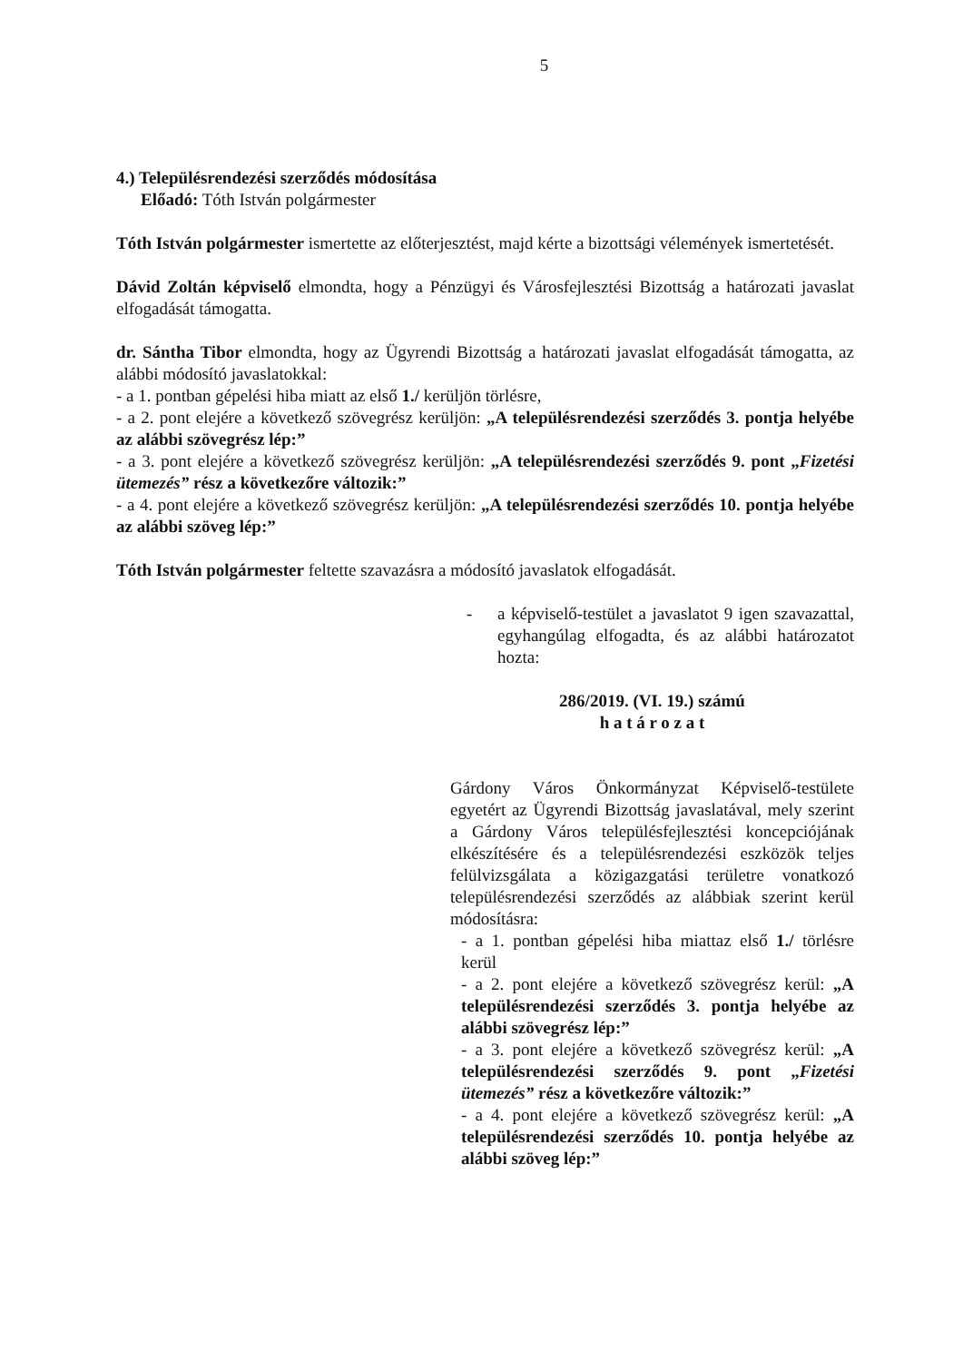5
4.) Településrendezési szerződés módosítása
Előadó: Tóth István polgármester
Tóth István polgármester ismertette az előterjesztést, majd kérte a bizottsági vélemények ismertetését.
Dávid Zoltán képviselő elmondta, hogy a Pénzügyi és Városfejlesztési Bizottság a határozati javaslat elfogadását támogatta.
dr. Sántha Tibor elmondta, hogy az Ügyrendi Bizottság a határozati javaslat elfogadását támogatta, az alábbi módosító javaslatokkal:
- a 1. pontban gépelési hiba miatt az első 1./ kerüljön törlésre,
- a 2. pont elejére a következő szövegrész kerüljön: „A településrendezési szerződés 3. pontja helyébe az alábbi szövegrész lép:”
- a 3. pont elejére a következő szövegrész kerüljön: „A településrendezési szerződés 9. pont „Fizetési ütemezés” rész a következőre változik:”
- a 4. pont elejére a következő szövegrész kerüljön: „A településrendezési szerződés 10. pontja helyébe az alábbi szöveg lép:”
Tóth István polgármester feltette szavazásra a módosító javaslatok elfogadását.
- a képviselő-testület a javaslatot 9 igen szavazattal, egyhangúlag elfogadta, és az alábbi határozatot hozta:
286/2019. (VI. 19.) számú
h a t á r o z a t
Gárdony Város Önkormányzat Képviselő-testülete egyetért az Ügyrendi Bizottság javaslatával, mely szerint a Gárdony Város településfejlesztési koncepciójának elkészítésére és a településrendezési eszközök teljes felülvizsgálata a közigazgatási területre vonatkozó településrendezési szerződés az alábbiak szerint kerül módosításra:
- a 1. pontban gépelési hiba miattaz első 1./ törlésre kerül
- a 2. pont elejére a következő szövegrész kerül: „A településrendezési szerződés 3. pontja helyébe az alábbi szövegrész lép:”
- a 3. pont elejére a következő szövegrész kerül: „A településrendezési szerződés 9. pont „Fizetési ütemezés” rész a következőre változik:”
- a 4. pont elejére a következő szövegrész kerül: „A településrendezési szerződés 10. pontja helyébe az alábbi szöveg lép:”